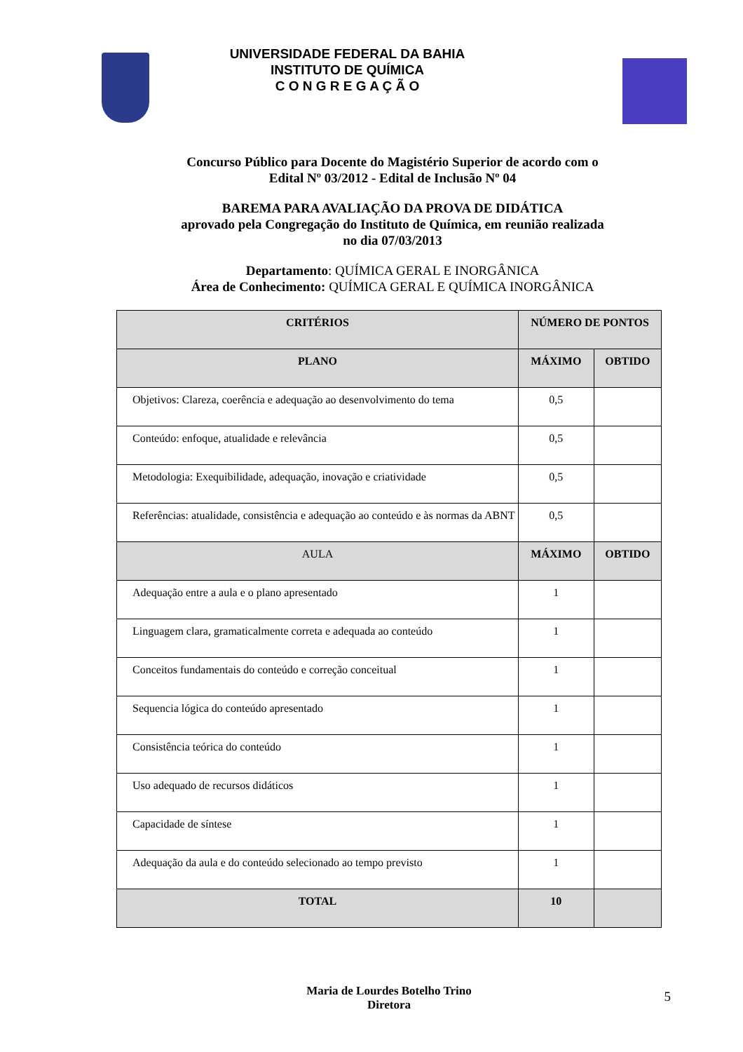UNIVERSIDADE FEDERAL DA BAHIA
INSTITUTO DE QUÍMICA
C O N G R E G A Ç Ã O
Concurso Público para Docente do Magistério Superior de acordo com o
Edital Nº 03/2012 - Edital de Inclusão Nº 04
BAREMA PARA AVALIAÇÃO DA PROVA DE DIDÁTICA
aprovado pela Congregação do Instituto de Química, em reunião realizada
no dia 07/03/2013
Departamento: QUÍMICA GERAL E INORGÂNICA
Área de Conhecimento: QUÍMICA GERAL E QUÍMICA INORGÂNICA
| CRITÉRIOS | NÚMERO DE PONTOS | |
| --- | --- | --- |
| PLANO | MÁXIMO | OBTIDO |
| Objetivos: Clareza, coerência e adequação ao desenvolvimento do tema | 0,5 | |
| Conteúdo: enfoque, atualidade e relevância | 0,5 | |
| Metodologia: Exequibilidade, adequação, inovação e criatividade | 0,5 | |
| Referências: atualidade, consistência e adequação ao conteúdo e às normas da ABNT | 0,5 | |
| AULA | MÁXIMO | OBTIDO |
| Adequação entre a aula e o plano apresentado | 1 | |
| Linguagem clara, gramaticalmente correta e adequada ao conteúdo | 1 | |
| Conceitos fundamentais do conteúdo e correção conceitual | 1 | |
| Sequencia lógica do conteúdo apresentado | 1 | |
| Consistência teórica do conteúdo | 1 | |
| Uso adequado de recursos didáticos | 1 | |
| Capacidade de síntese | 1 | |
| Adequação da aula e do conteúdo selecionado ao tempo previsto | 1 | |
| TOTAL | 10 | |
Maria de Lourdes Botelho Trino
Diretora
5